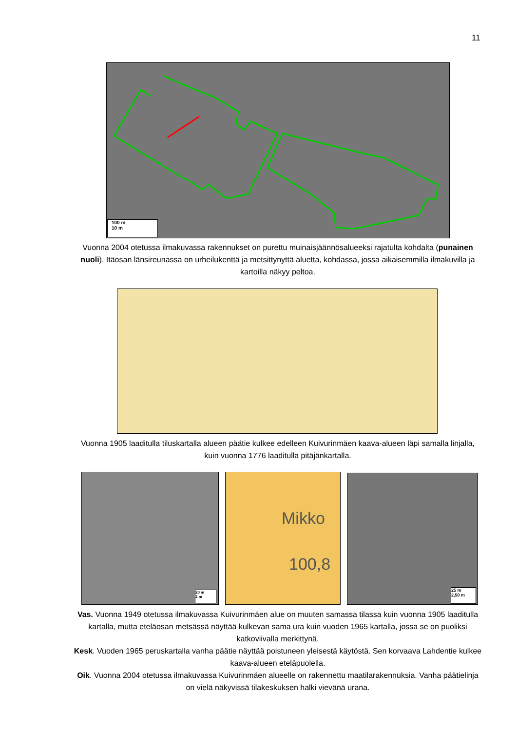11
100 m
10 m
Vuonna 2004 otetussa ilmakuvassa rakennukset on purettu muinaisjäännösalueeksi rajatulta kohdalta (punainen nuoli). Itäosan länsireunassa on urheilukenttä ja metsittynyttä aluetta, kohdassa, jossa aikaisemmilla ilmakuvilla ja kartoilla näkyy peltoa.
Vuonna 1905 laaditulla tiluskartalla alueen päätie kulkee edelleen Kuivurinmäen kaava-alueen läpi samalla linjalla, kuin vuonna 1776 laaditulla pitäjänkartalla.
Mikko
100,8
20 m
2 m
25 m
2,50 m
Vas. Vuonna 1949 otetussa ilmakuvassa Kuivurinmäen alue on muuten samassa tilassa kuin vuonna 1905 laaditulla kartalla, mutta eteläosan metsässä näyttää kulkevan sama ura kuin vuoden 1965 kartalla, jossa se on puoliksi katkoviivalla merkittynä.
Kesk. Vuoden 1965 peruskartalla vanha päätie näyttää poistuneen yleisestä käytöstä. Sen korvaava Lahdentie kulkee kaava-alueen eteläpuolella.
Oik. Vuonna 2004 otetussa ilmakuvassa Kuivurinmäen alueelle on rakennettu maatilarakennuksia. Vanha päätielinja on vielä näkyvissä tilakeskuksen halki vievänä urana.